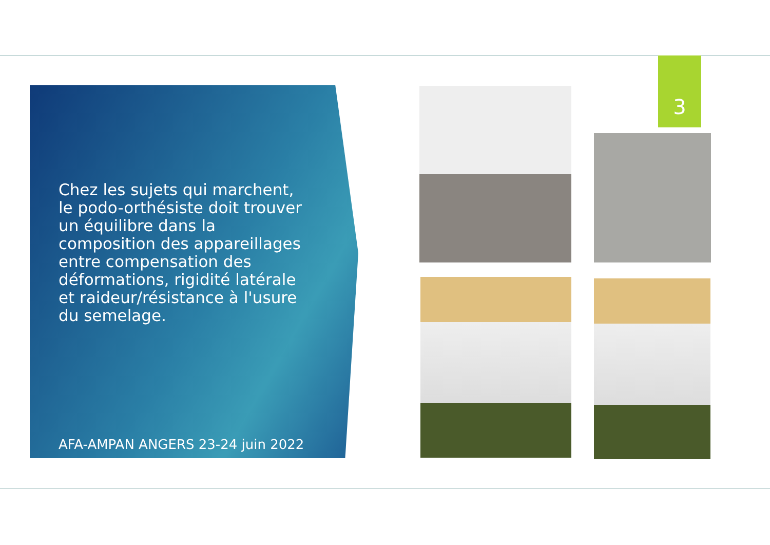3
Chez les sujets qui marchent, le podo-orthésiste doit trouver un équilibre dans la composition des appareillages entre compensation des déformations, rigidité latérale et raideur/résistance à l'usure du semelage.
AFA-AMPAN ANGERS 23-24 juin 2022